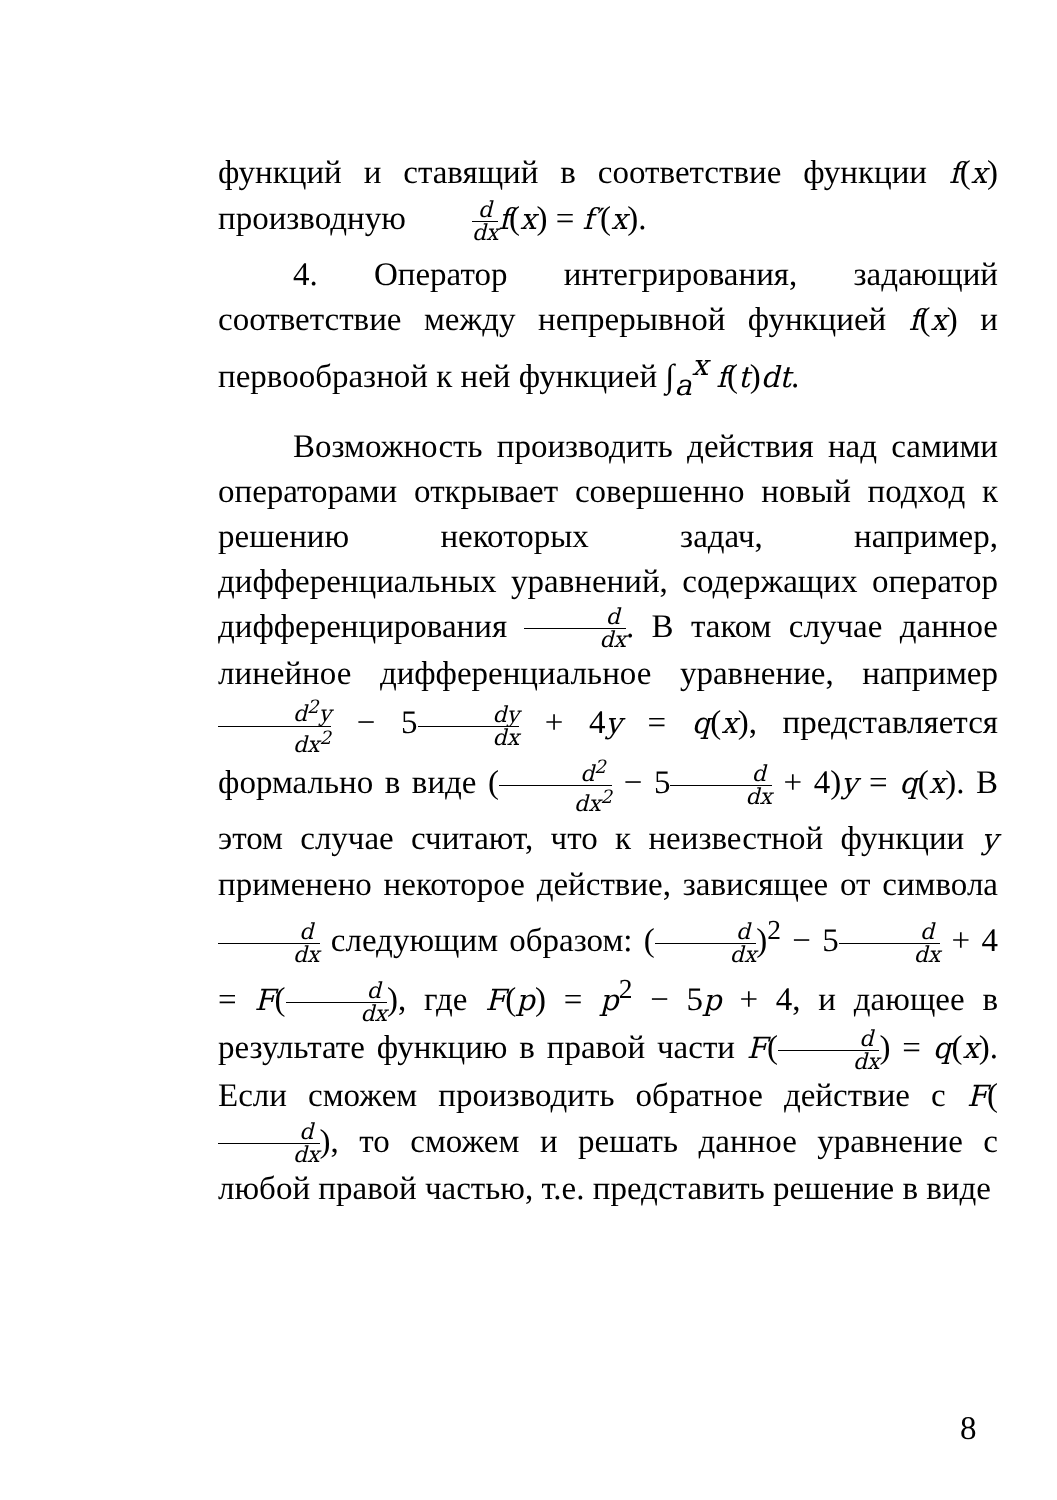функций и ставящий в соответствие функции f(x) производную d dx f(x) = f′(x).
4. Оператор интегрирования, задающий соответствие между непрерывной функцией f(x) и первообразной к ней функцией ∫<sub>a</sub><sup>x</sup> f(t)dt.
Возможность производить действия над самими операторами открывает совершенно новый подход к решению некоторых задач, например, дифференциальных уравнений, содержащих оператор дифференцирования d dx. В таком случае данное линейное дифференциальное уравнение, например d<sup>2</sup>y dx<sup>2</sup> − 5dy dx + 4y = q(x), представляется формально в виде (d<sup>2</sup> dx<sup>2</sup> − 5d dx + 4)y = q(x). В этом случае считают, что к неизвестной функции y применено некоторое действие, зависящее от символа d dx следующим образом: (d dx)<sup>2</sup> − 5d dx + 4 = F(d dx), где F(p) = p<sup>2</sup> − 5p + 4, и дающее в результате функцию в правой части F(d dx) = q(x). Если сможем производить обратное действие с F(d dx), то сможем и решать данное уравнение с любой правой частью, т.е. представить решение в виде
8